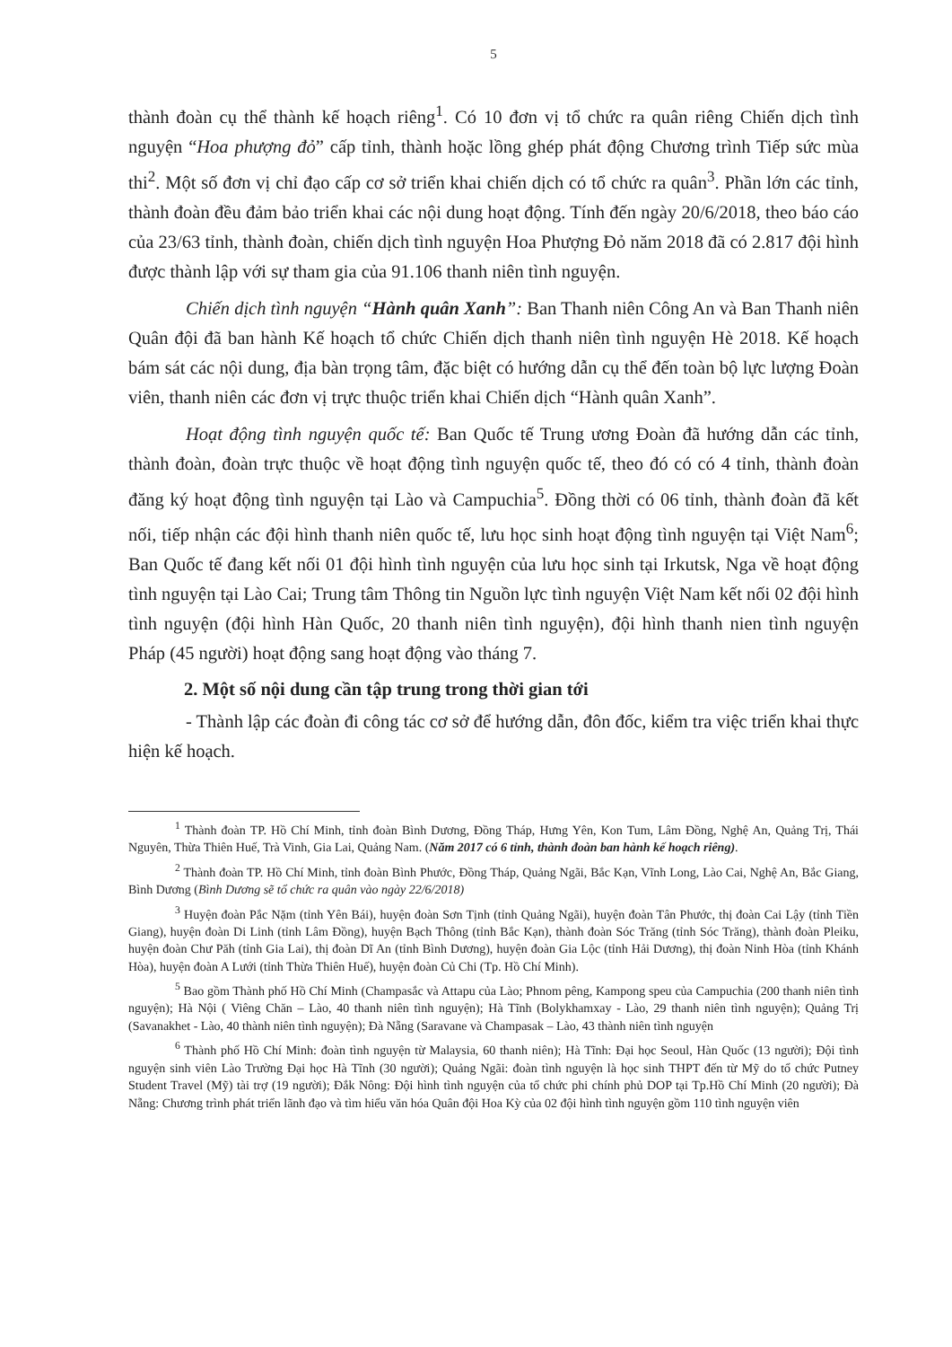5
thành đoàn cụ thể thành kế hoạch riêng<sup>1</sup>. Có 10 đơn vị tổ chức ra quân riêng Chiến dịch tình nguyện “Hoa phượng đỏ” cấp tỉnh, thành hoặc lồng ghép phát động Chương trình Tiếp sức mùa thi<sup>2</sup>. Một số đơn vị chỉ đạo cấp cơ sở triển khai chiến dịch có tổ chức ra quân<sup>3</sup>. Phần lớn các tỉnh, thành đoàn đều đảm bảo triển khai các nội dung hoạt động. Tính đến ngày 20/6/2018, theo báo cáo của 23/63 tỉnh, thành đoàn, chiến dịch tình nguyện Hoa Phượng Đỏ năm 2018 đã có 2.817 đội hình được thành lập với sự tham gia của 91.106 thanh niên tình nguyện.
Chiến dịch tình nguyện “Hành quân Xanh”: Ban Thanh niên Công An và Ban Thanh niên Quân đội đã ban hành Kế hoạch tổ chức Chiến dịch thanh niên tình nguyện Hè 2018. Kế hoạch bám sát các nội dung, địa bàn trọng tâm, đặc biệt có hướng dẫn cụ thể đến toàn bộ lực lượng Đoàn viên, thanh niên các đơn vị trực thuộc triển khai Chiến dịch “Hành quân Xanh”.
Hoạt động tình nguyện quốc tế: Ban Quốc tế Trung ương Đoàn đã hướng dẫn các tỉnh, thành đoàn, đoàn trực thuộc về hoạt động tình nguyện quốc tế, theo đó có có 4 tỉnh, thành đoàn đăng ký hoạt động tình nguyện tại Lào và Campuchia<sup>5</sup>. Đồng thời có 06 tỉnh, thành đoàn đã kết nối, tiếp nhận các đội hình thanh niên quốc tế, lưu học sinh hoạt động tình nguyện tại Việt Nam<sup>6</sup>; Ban Quốc tế đang kết nối 01 đội hình tình nguyện của lưu học sinh tại Irkutsk, Nga về hoạt động tình nguyện tại Lào Cai; Trung tâm Thông tin Nguồn lực tình nguyện Việt Nam kết nối 02 đội hình tình nguyện (đội hình Hàn Quốc, 20 thanh niên tình nguyện), đội hình thanh nien tình nguyện Pháp (45 người) hoạt động sang hoạt động vào tháng 7.
2. Một số nội dung cần tập trung trong thời gian tới
- Thành lập các đoàn đi công tác cơ sở để hướng dẫn, đôn đốc, kiểm tra việc triển khai thực hiện kế hoạch.
<sup>1</sup> Thành đoàn TP. Hồ Chí Minh, tỉnh đoàn Bình Dương, Đồng Tháp, Hưng Yên, Kon Tum, Lâm Đồng, Nghệ An, Quảng Trị, Thái Nguyên, Thừa Thiên Huế, Trà Vinh, Gia Lai, Quảng Nam. (Năm 2017 có 6 tỉnh, thành đoàn ban hành kế hoạch riêng).
<sup>2</sup> Thành đoàn TP. Hồ Chí Minh, tỉnh đoàn Bình Phước, Đồng Tháp, Quảng Ngãi, Bắc Kạn, Vĩnh Long, Lào Cai, Nghệ An, Bắc Giang, Bình Dương (Bình Dương sẽ tổ chức ra quân vào ngày 22/6/2018)
<sup>3</sup> Huyện đoàn Pắc Nặm (tỉnh Yên Bái), huyện đoàn Sơn Tịnh (tỉnh Quảng Ngãi), huyện đoàn Tân Phước, thị đoàn Cai Lậy (tỉnh Tiền Giang), huyện đoàn Di Linh (tỉnh Lâm Đồng), huyện Bạch Thông (tỉnh Bắc Kạn), thành đoàn Sóc Trăng (tỉnh Sóc Trăng), thành đoàn Pleiku, huyện đoàn Chư Păh (tỉnh Gia Lai), thị đoàn Dĩ An (tỉnh Bình Dương), huyện đoàn Gia Lộc (tỉnh Hải Dương), thị đoàn Ninh Hòa (tỉnh Khánh Hòa), huyện đoàn A Lưới (tỉnh Thừa Thiên Huế), huyện đoàn Củ Chi (Tp. Hồ Chí Minh).
<sup>5</sup> Bao gồm Thành phố Hồ Chí Minh (Champasắc và Attapu của Lào; Phnom pêng, Kampong speu của Campuchia (200 thanh niên tình nguyện); Hà Nội ( Viêng Chăn – Lào, 40 thanh niên tình nguyện); Hà Tĩnh (Bolykhamxay - Lào, 29 thanh niên tình nguyện); Quảng Trị (Savanakhet - Lào, 40 thành niên tình nguyện); Đà Nẵng (Saravane và Champasak – Lào, 43 thành niên tình nguyện
<sup>6</sup> Thành phố Hồ Chí Minh: đoàn tình nguyện từ Malaysia, 60 thanh niên); Hà Tĩnh: Đại học Seoul, Hàn Quốc (13 người); Đội tình nguyện sinh viên Lào Trường Đại học Hà Tĩnh (30 người); Quảng Ngãi: đoàn tình nguyện là học sinh THPT đến từ Mỹ do tổ chức Putney Student Travel (Mỹ) tài trợ (19 người); Đắk Nông: Đội hình tình nguyện của tổ chức phi chính phủ DOP tại Tp.Hồ Chí Minh (20 người); Đà Nẵng: Chương trình phát triển lãnh đạo và tìm hiểu văn hóa Quân đội Hoa Kỳ của 02 đội hình tình nguyện gồm 110 tình nguyện viên